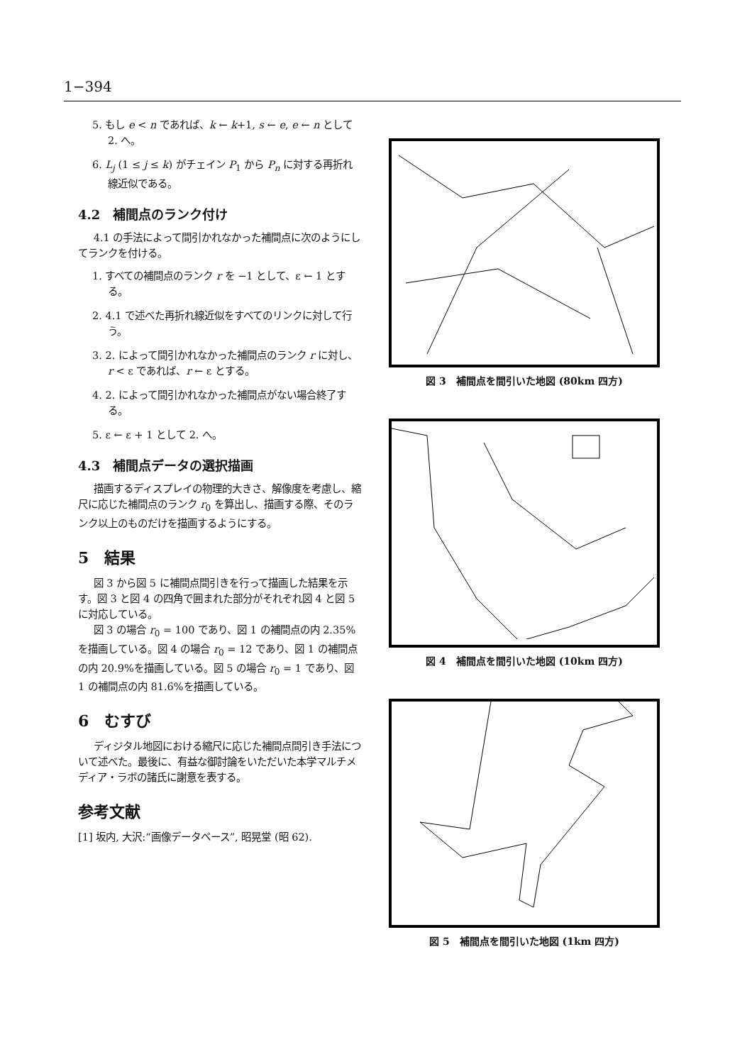1−394
5. もし e < n であれば、k ← k+1, s ← e, e ← n として 2. へ。
6. L<sub>j</sub> (1 ≤ j ≤ k) がチェイン P<sub>1</sub> から P<sub>n</sub> に対する再折れ線近似である。
4.2　補間点のランク付け
4.1 の手法によって間引かれなかった補間点に次のようにしてランクを付ける。
1. すべての補間点のランク r を −1 として、ε ← 1 とする。
2. 4.1 で述べた再折れ線近似をすべてのリンクに対して行う。
3. 2. によって間引かれなかった補間点のランク r に対し、r < ε であれば、r ← ε とする。
4. 2. によって間引かれなかった補間点がない場合終了する。
5. ε ← ε + 1 として 2. へ。
4.3　補間点データの選択描画
描画するディスプレイの物理的大きさ、解像度を考慮し、縮尺に応じた補間点のランク r<sub>0</sub> を算出し、描画する際、そのランク以上のものだけを描画するようにする。
5　結果
図 3 から図 5 に補間点間引きを行って描画した結果を示す。図 3 と図 4 の四角で囲まれた部分がそれぞれ図 4 と図 5 に対応している。
図 3 の場合 r<sub>0</sub> = 100 であり、図 1 の補間点の内 2.35%を描画している。図 4 の場合 r<sub>0</sub> = 12 であり、図 1 の補間点の内 20.9%を描画している。図 5 の場合 r<sub>0</sub> = 1 であり、図 1 の補間点の内 81.6%を描画している。
6　むすび
ディジタル地図における縮尺に応じた補間点間引き手法について述べた。最後に、有益な御討論をいただいた本学マルチメディア・ラボの諸氏に謝意を表する。
参考文献
[1] 坂内, 大沢:“画像データベース”, 昭晃堂 (昭 62).
図 3　補間点を間引いた地図 (80km 四方)
図 4　補間点を間引いた地図 (10km 四方)
図 5　補間点を間引いた地図 (1km 四方)